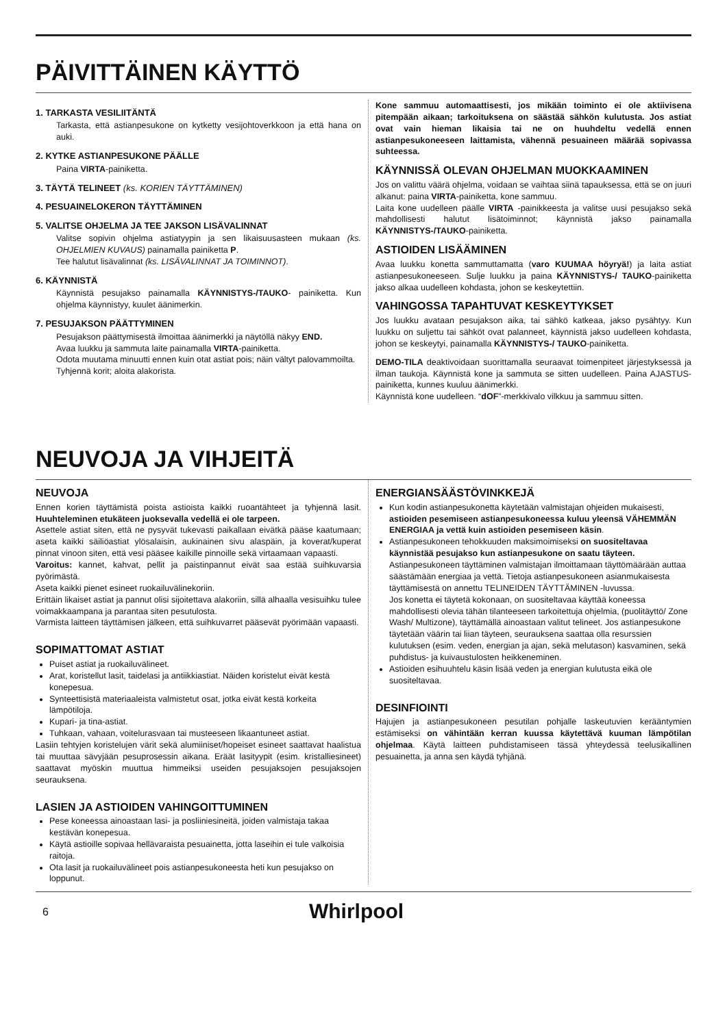PÄIVITTÄINEN KÄYTTÖ
1. TARKASTA VESILIITÄNTÄ
Tarkasta, että astianpesukone on kytketty vesijohtoverkkoon ja että hana on auki.
2. KYTKE ASTIANPESUKONE PÄÄLLE
Paina VIRTA-painiketta.
3. TÄYTÄ TELINEET (ks. KORIEN TÄYTTÄMINEN)
4. PESUAINELOKERON TÄYTTÄMINEN
5. VALITSE OHJELMA JA TEE JAKSON LISÄVALINNAT
Valitse sopivin ohjelma astiatyypin ja sen likaisuusasteen mukaan (ks. OHJELMIEN KUVAUS) painamalla painiketta P.
Tee halutut lisävalinnat (ks. LISÄVALINNAT JA TOIMINNOT).
6. KÄYNNISTÄ
Käynnistä pesujakso painamalla KÄYNNISTYS-/TAUKO- painiketta. Kun ohjelma käynnistyy, kuulet äänimerkin.
7. PESUJAKSON PÄÄTTYMINEN
Pesujakson päättymisestä ilmoittaa äänimerkki ja näytöllä näkyy END.
Avaa luukku ja sammuta laite painamalla VIRTA-painiketta.
Odota muutama minuutti ennen kuin otat astiat pois; näin vältyt palovammoilta.
Tyhjennä korit; aloita alakorista.
Kone sammuu automaattisesti, jos mikään toiminto ei ole aktiivisena pitempään aikaan; tarkoituksena on säästää sähkön kulutusta. Jos astiat ovat vain hieman likaisia tai ne on huuhdeltu vedellä ennen astianpesukoneeseen laittamista, vähennä pesuaineen määrää sopivassa suhteessa.
KÄYNNISSÄ OLEVAN OHJELMAN MUOKKAAMINEN
Jos on valittu väärä ohjelma, voidaan se vaihtaa siinä tapauksessa, että se on juuri alkanut: paina VIRTA-painiketta, kone sammuu.
Laita kone uudelleen päälle VIRTA -painikkeesta ja valitse uusi pesujakso sekä mahdollisesti halutut lisätoiminnot; käynnistä jakso painamalla KÄYNNISTYS-/TAUKO-painiketta.
ASTIOIDEN LISÄÄMINEN
Avaa luukku konetta sammuttamatta (varo KUUMAA höyryä!) ja laita astiat astianpesukoneeseen. Sulje luukku ja paina KÄYNNISTYS-/ TAUKO-painiketta jakso alkaa uudelleen kohdasta, johon se keskeytettiin.
VAHINGOSSA TAPAHTUVAT KESKEYTYKSET
Jos luukku avataan pesujakson aika, tai sähkö katkeaa, jakso pysähtyy. Kun luukku on suljettu tai sähköt ovat palanneet, käynnistä jakso uudelleen kohdasta, johon se keskeytyi, painamalla KÄYNNISTYS-/ TAUKO-painiketta.
DEMO-TILA deaktivoidaan suorittamalla seuraavat toimenpiteet järjestyksessä ja ilman taukoja. Käynnistä kone ja sammuta se sitten uudelleen. Paina AJASTUS-painiketta, kunnes kuuluu äänimerkki.
Käynnistä kone uudelleen. “dOF”-merkkivalo vilkkuu ja sammuu sitten.
NEUVOJA JA VIHJEITÄ
NEUVOJA
Ennen korien täyttämistä poista astioista kaikki ruoantähteet ja tyhjennä lasit. Huuhteleminen etukäteen juoksevalla vedellä ei ole tarpeen.
Asettele astiat siten, että ne pysyvät tukevasti paikallaan eivätkä pääse kaatumaan; aseta kaikki säiliöastiat ylösalaisin, aukinainen sivu alaspäin, ja koverat/kuperat pinnat vinoon siten, että vesi pääsee kaikille pinnoille sekä virtaamaan vapaasti.
Varoitus: kannet, kahvat, pellit ja paistinpannut eivät saa estää suihkuvarsia pyörimästä.
Aseta kaikki pienet esineet ruokailuvälinekoriin.
Erittäin likaiset astiat ja pannut olisi sijoitettava alakoriin, sillä alhaalla vesisuihku tulee voimakkaampana ja parantaa siten pesutulosta.
Varmista laitteen täyttämisen jälkeen, että suihkuvarret pääsevät pyörimään vapaasti.
SOPIMATTOMAT ASTIAT
Puiset astiat ja ruokailuvälineet.
Arat, koristellut lasit, taidelasi ja antiikkiastiat. Näiden koristelut eivät kestä konepesua.
Synteettisistä materiaaleista valmistetut osat, jotka eivät kestä korkeita lämpötiloja.
Kupari- ja tina-astiat.
Tuhkaan, vahaan, voitelurasvaan tai musteeseen likaantuneet astiat.
Lasiin tehtyjen koristelujen värit sekä alumiiniset/hopeiset esineet saattavat haalistua tai muuttaa sävyjään pesuprosessin aikana. Eräät lasityypit (esim. kristalliesineet) saattavat myöskin muuttua himmeiksi useiden pesujaksojen pesujaksojen seurauksena.
LASIEN JA ASTIOIDEN VAHINGOITTUMINEN
Pese koneessa ainoastaan lasi- ja posliiniesineitä, joiden valmistaja takaa kestävän konepesua.
Käytä astioille sopivaa hellävaraista pesuainetta, jotta laseihin ei tule valkoisia raitoja.
Ota lasit ja ruokailuvälineet pois astianpesukoneesta heti kun pesujakso on loppunut.
ENERGIANSÄÄSTÖVINKKEJÄ
Kun kodin astianpesukonetta käytetään valmistajan ohjeiden mukaisesti, astioiden pesemiseen astianpesukoneessa kuluu yleensä VÄHEMMÄN ENERGIAA ja vettä kuin astioiden pesemiseen käsin.
Astianpesukoneen tehokkuuden maksimoimiseksi on suositeltavaa käynnistää pesujakso kun astianpesukone on saatu täyteen. Astianpesukoneen täyttäminen valmistajan ilmoittamaan täyttömäärään auttaa säästämään energiaa ja vettä. Tietoja astianpesukoneen asianmukaisesta täyttämisestä on annettu TELINEIDEN TÄYTTÄMINEN -luvussa.
Jos konetta ei täytetä kokonaan, on suositeltavaa käyttää koneessa mahdollisesti olevia tähän tilanteeseen tarkoitettuja ohjelmia, (puolitäyttö/ Zone Wash/ Multizone), täyttämällä ainoastaan valitut telineet. Jos astianpesukone täytetään väärin tai liian täyteen, seurauksena saattaa olla resurssien kulutuksen (esim. veden, energian ja ajan, sekä melutason) kasvaminen, sekä puhdistus- ja kuivaustulosten heikkeneminen.
Astioiden esihuuhtelu käsin lisää veden ja energian kulutusta eikä ole suositeltavaa.
DESINFIOINTI
Hajujen ja astianpesukoneen pesutilan pohjalle laskeutuvien kerääntymien estämiseksi on vähintään kerran kuussa käytettävä kuuman lämpötilan ohjelmaa. Käytä laitteen puhdistamiseen tässä yhteydessä teelusikallinen pesuainetta, ja anna sen käydä tyhjänä.
6 Whirlpool